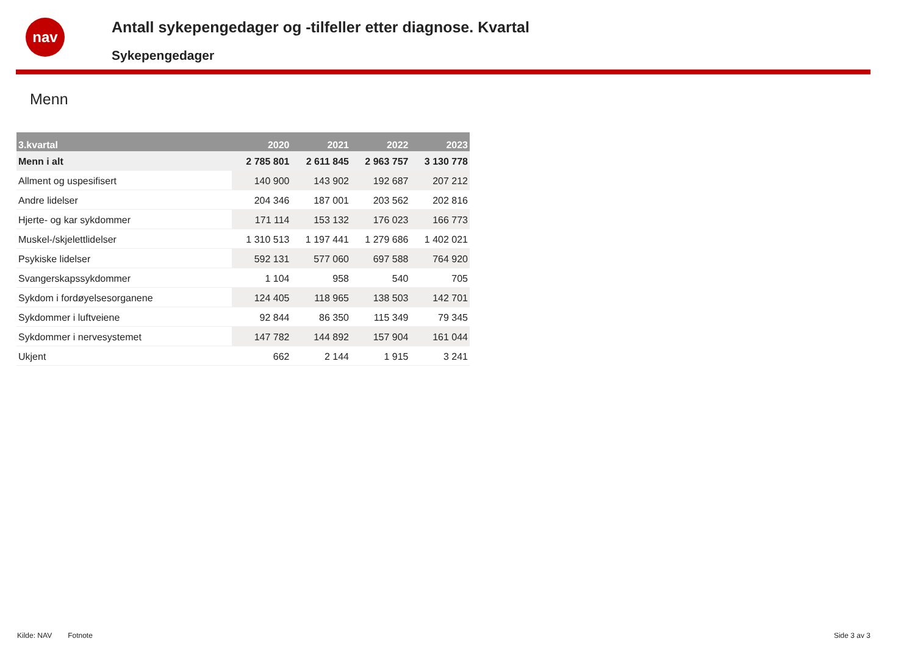nav
Antall sykepengedager og -tilfeller etter diagnose. Kvartal
Sykepengedager
Menn
| 3.kvartal | 2020 | 2021 | 2022 | 2023 |
| --- | --- | --- | --- | --- |
| Menn i alt | 2 785 801 | 2 611 845 | 2 963 757 | 3 130 778 |
| Allment og uspesifisert | 140 900 | 143 902 | 192 687 | 207 212 |
| Andre lidelser | 204 346 | 187 001 | 203 562 | 202 816 |
| Hjerte- og kar sykdommer | 171 114 | 153 132 | 176 023 | 166 773 |
| Muskel-/skjelettlidelser | 1 310 513 | 1 197 441 | 1 279 686 | 1 402 021 |
| Psykiske lidelser | 592 131 | 577 060 | 697 588 | 764 920 |
| Svangerskapssykdommer | 1 104 | 958 | 540 | 705 |
| Sykdom i fordøyelsesorganene | 124 405 | 118 965 | 138 503 | 142 701 |
| Sykdommer i luftveiene | 92 844 | 86 350 | 115 349 | 79 345 |
| Sykdommer i nervesystemet | 147 782 | 144 892 | 157 904 | 161 044 |
| Ukjent | 662 | 2 144 | 1 915 | 3 241 |
Kilde: NAV Fotnote Side 3 av 3